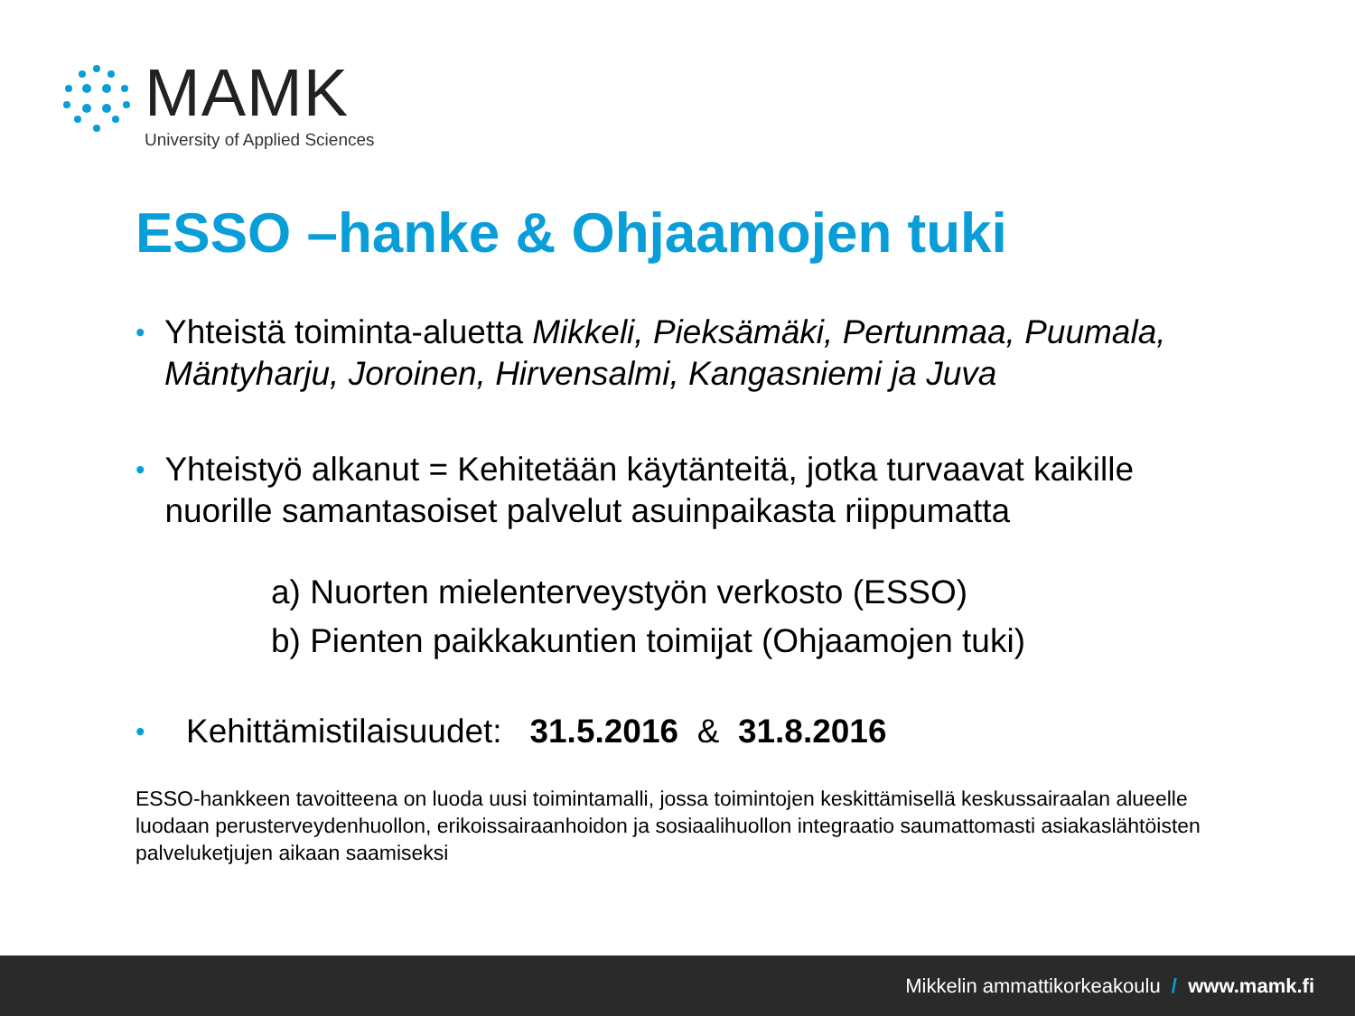MAMK
University of Applied Sciences
ESSO –hanke & Ohjaamojen tuki
•
Yhteistä toiminta-aluetta Mikkeli, Pieksämäki, Pertunmaa, Puumala, Mäntyharju, Joroinen, Hirvensalmi, Kangasniemi ja Juva
•
Yhteistyö alkanut = Kehitetään käytänteitä, jotka turvaavat kaikille nuorille samantasoiset palvelut asuinpaikasta riippumatta
a) Nuorten mielenterveystyön verkosto (ESSO)
b) Pienten paikkakuntien toimijat (Ohjaamojen tuki)
•
Kehittämistilaisuudet: 31.5.2016 & 31.8.2016
ESSO-hankkeen tavoitteena on luoda uusi toimintamalli, jossa toimintojen keskittämisellä keskussairaalan alueelle luodaan perusterveydenhuollon, erikoissairaanhoidon ja sosiaalihuollon integraatio saumattomasti asiakaslähtöisten palveluketjujen aikaan saamiseksi
Mikkelin ammattikorkeakoulu / www.mamk.fi